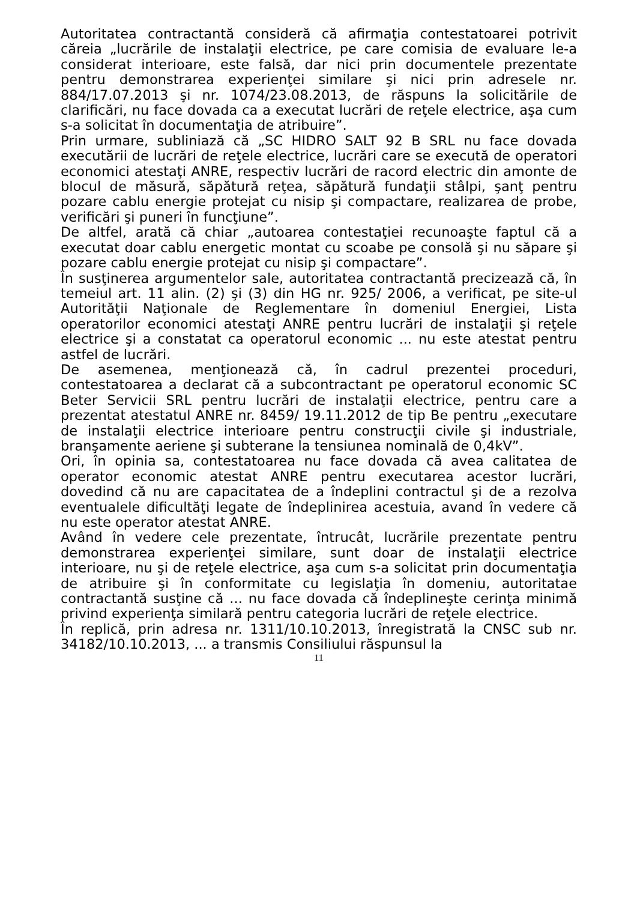Autoritatea contractantă consideră că afirmaţia contestatoarei potrivit căreia „lucrările de instalaţii electrice, pe care comisia de evaluare le-a considerat interioare, este falsă, dar nici prin documentele prezentate pentru demonstrarea experienţei similare şi nici prin adresele nr. 884/17.07.2013 şi nr. 1074/23.08.2013, de răspuns la solicitările de clarificări, nu face dovada ca a executat lucrări de reţele electrice, aşa cum s-a solicitat în documentaţia de atribuire”.
Prin urmare, subliniază că „SC HIDRO SALT 92 B SRL nu face dovada executării de lucrări de reţele electrice, lucrări care se execută de operatori economici atestaţi ANRE, respectiv lucrări de racord electric din amonte de blocul de măsură, săpătură reţea, săpătură fundaţii stâlpi, şanţ pentru pozare cablu energie protejat cu nisip şi compactare, realizarea de probe, verificări şi puneri în funcţiune”.
De altfel, arată că chiar „autoarea contestaţiei recunoaşte faptul că a executat doar cablu energetic montat cu scoabe pe consolă şi nu săpare şi pozare cablu energie protejat cu nisip şi compactare”.
În susţinerea argumentelor sale, autoritatea contractantă precizează că, în temeiul art. 11 alin. (2) şi (3) din HG nr. 925/ 2006, a verificat, pe site-ul Autorităţii Naţionale de Reglementare în domeniul Energiei, Lista operatorilor economici atestaţi ANRE pentru lucrări de instalaţii şi reţele electrice şi a constatat ca operatorul economic ... nu este atestat pentru astfel de lucrări.
De asemenea, menţionează că, în cadrul prezentei proceduri, contestatoarea a declarat că a subcontractant pe operatorul economic SC Beter Servicii SRL pentru lucrări de instalaţii electrice, pentru care a prezentat atestatul ANRE nr. 8459/ 19.11.2012 de tip Be pentru „executare de instalaţii electrice interioare pentru construcţii civile şi industriale, branşamente aeriene şi subterane la tensiunea nominală de 0,4kV”.
Ori, în opinia sa, contestatoarea nu face dovada că avea calitatea de operator economic atestat ANRE pentru executarea acestor lucrări, dovedind că nu are capacitatea de a îndeplini contractul şi de a rezolva eventualele dificultăţi legate de îndeplinirea acestuia, avand în vedere că nu este operator atestat ANRE.
Având în vedere cele prezentate, întrucât, lucrările prezentate pentru demonstrarea experienţei similare, sunt doar de instalaţii electrice interioare, nu şi de reţele electrice, aşa cum s-a solicitat prin documentaţia de atribuire şi în conformitate cu legislaţia în domeniu, autoritatae contractantă susţine că ... nu face dovada că îndeplineşte cerinţa minimă privind experienţa similară pentru categoria lucrări de reţele electrice.
În replică, prin adresa nr. 1311/10.10.2013, înregistrată la CNSC sub nr. 34182/10.10.2013, ... a transmis Consiliului răspunsul la
11